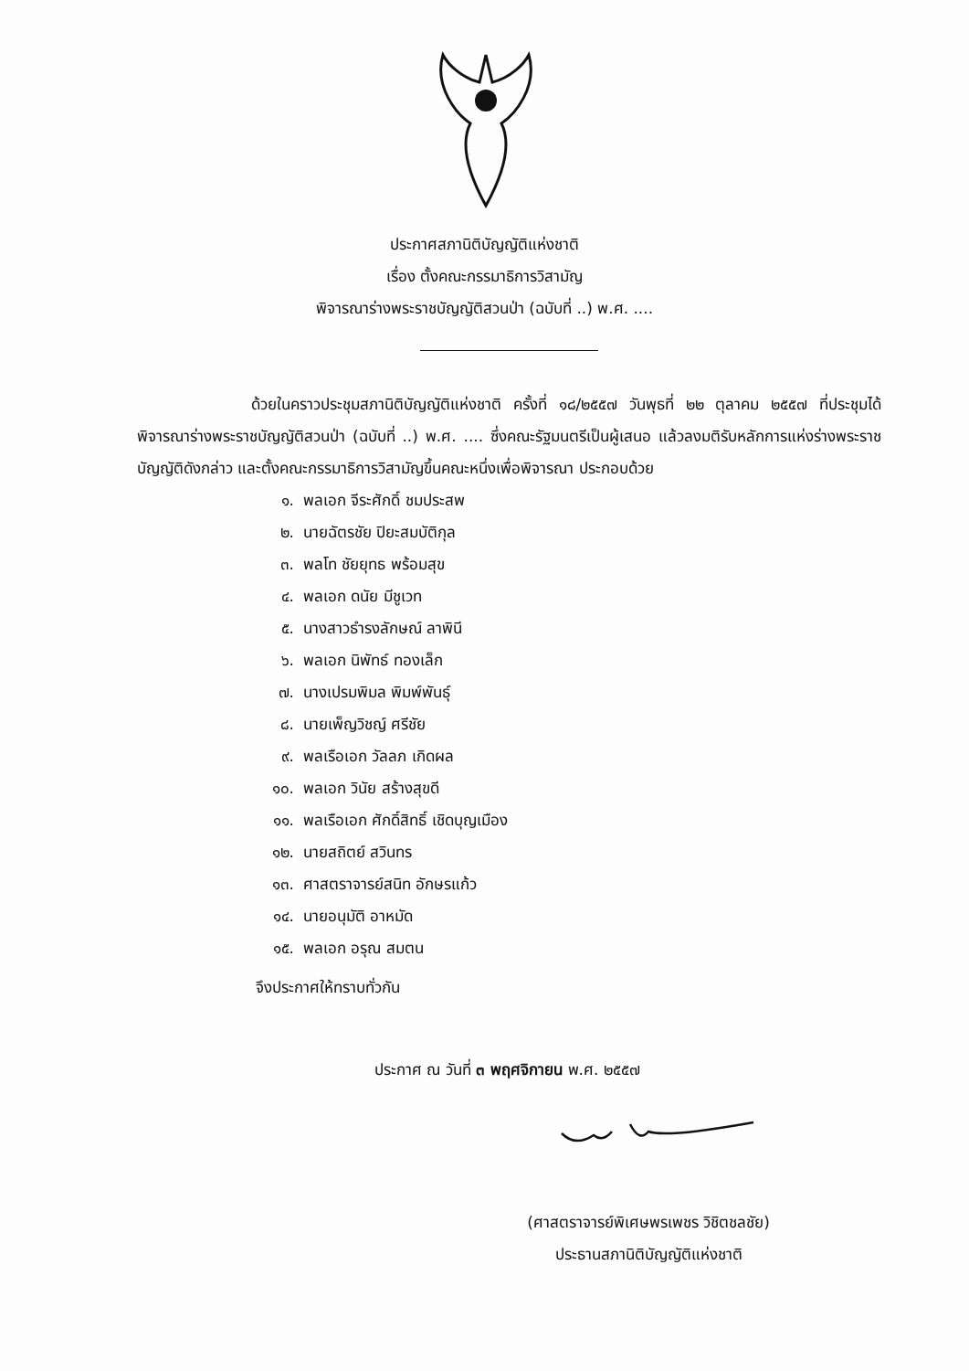ประกาศสภานิติบัญญัติแห่งชาติ
เรื่อง ตั้งคณะกรรมาธิการวิสามัญ
พิจารณาร่างพระราชบัญญัติสวนป่า (ฉบับที่ ..) พ.ศ. ....
ด้วยในคราวประชุมสภานิติบัญญัติแห่งชาติ ครั้งที่ ๑๘/๒๕๕๗ วันพุธที่ ๒๒ ตุลาคม ๒๕๕๗ ที่ประชุมได้พิจารณาร่างพระราชบัญญัติสวนป่า (ฉบับที่ ..) พ.ศ. .... ซึ่งคณะรัฐมนตรีเป็นผู้เสนอ แล้วลงมติรับหลักการแห่งร่างพระราชบัญญัติดังกล่าว และตั้งคณะกรรมาธิการวิสามัญขึ้นคณะหนึ่งเพื่อพิจารณา ประกอบด้วย
๑. พลเอก จีระศักดิ์ ชมประสพ
๒. นายฉัตรชัย ปิยะสมบัติกุล
๓. พลโท ชัยยุทธ พร้อมสุข
๔. พลเอก ดนัย มีชูเวท
๕. นางสาวธำรงลักษณ์ ลาพินี
๖. พลเอก นิพัทธ์ ทองเล็ก
๗. นางเปรมพิมล พิมพ์พันธุ์
๘. นายเพ็ญวิชญ์ ศรีชัย
๙. พลเรือเอก วัลลภ เกิดผล
๑๐. พลเอก วินัย สร้างสุขดี
๑๑. พลเรือเอก ศักดิ์สิทธิ์ เชิดบุญเมือง
๑๒. นายสถิตย์ สวินทร
๑๓. ศาสตราจารย์สนิท อักษรแก้ว
๑๔. นายอนุมัติ อาหมัด
๑๕. พลเอก อรุณ สมตน
จึงประกาศให้ทราบทั่วกัน
ประกาศ ณ วันที่ ๓ พฤศจิกายน พ.ศ. ๒๕๕๗
(ศาสตราจารย์พิเศษพรเพชร วิชิตชลชัย)
ประธานสภานิติบัญญัติแห่งชาติ